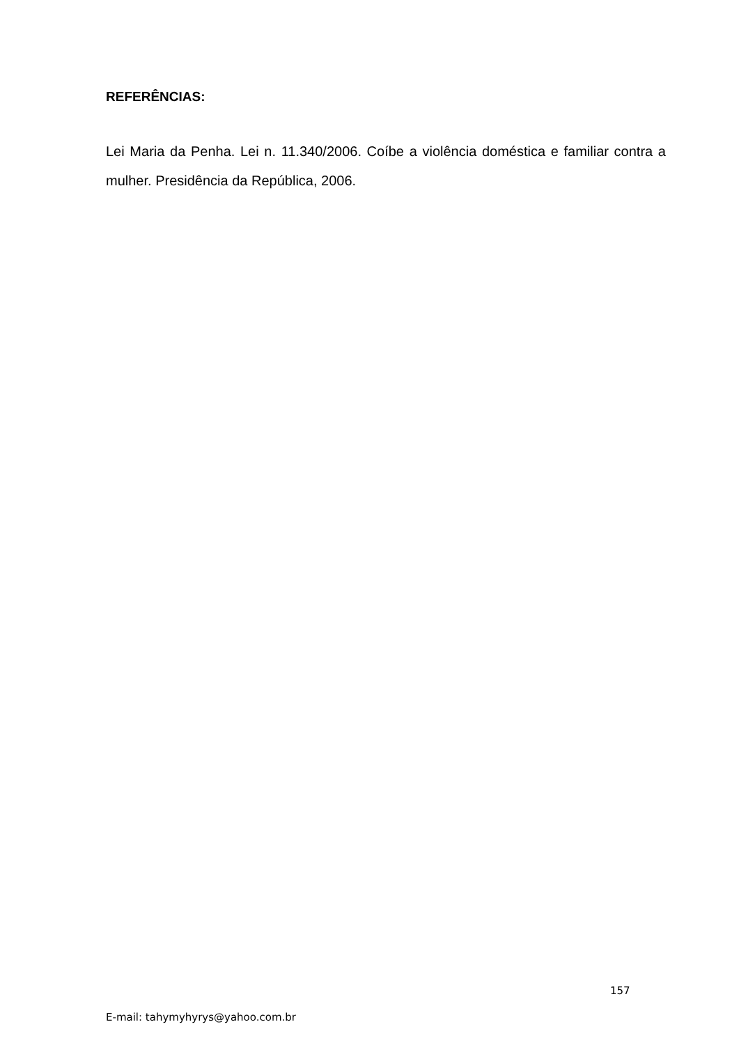REFERÊNCIAS:
Lei Maria da Penha. Lei n. 11.340/2006. Coíbe a violência doméstica e familiar contra a mulher. Presidência da República, 2006.
157
E-mail: tahymyhyrys@yahoo.com.br